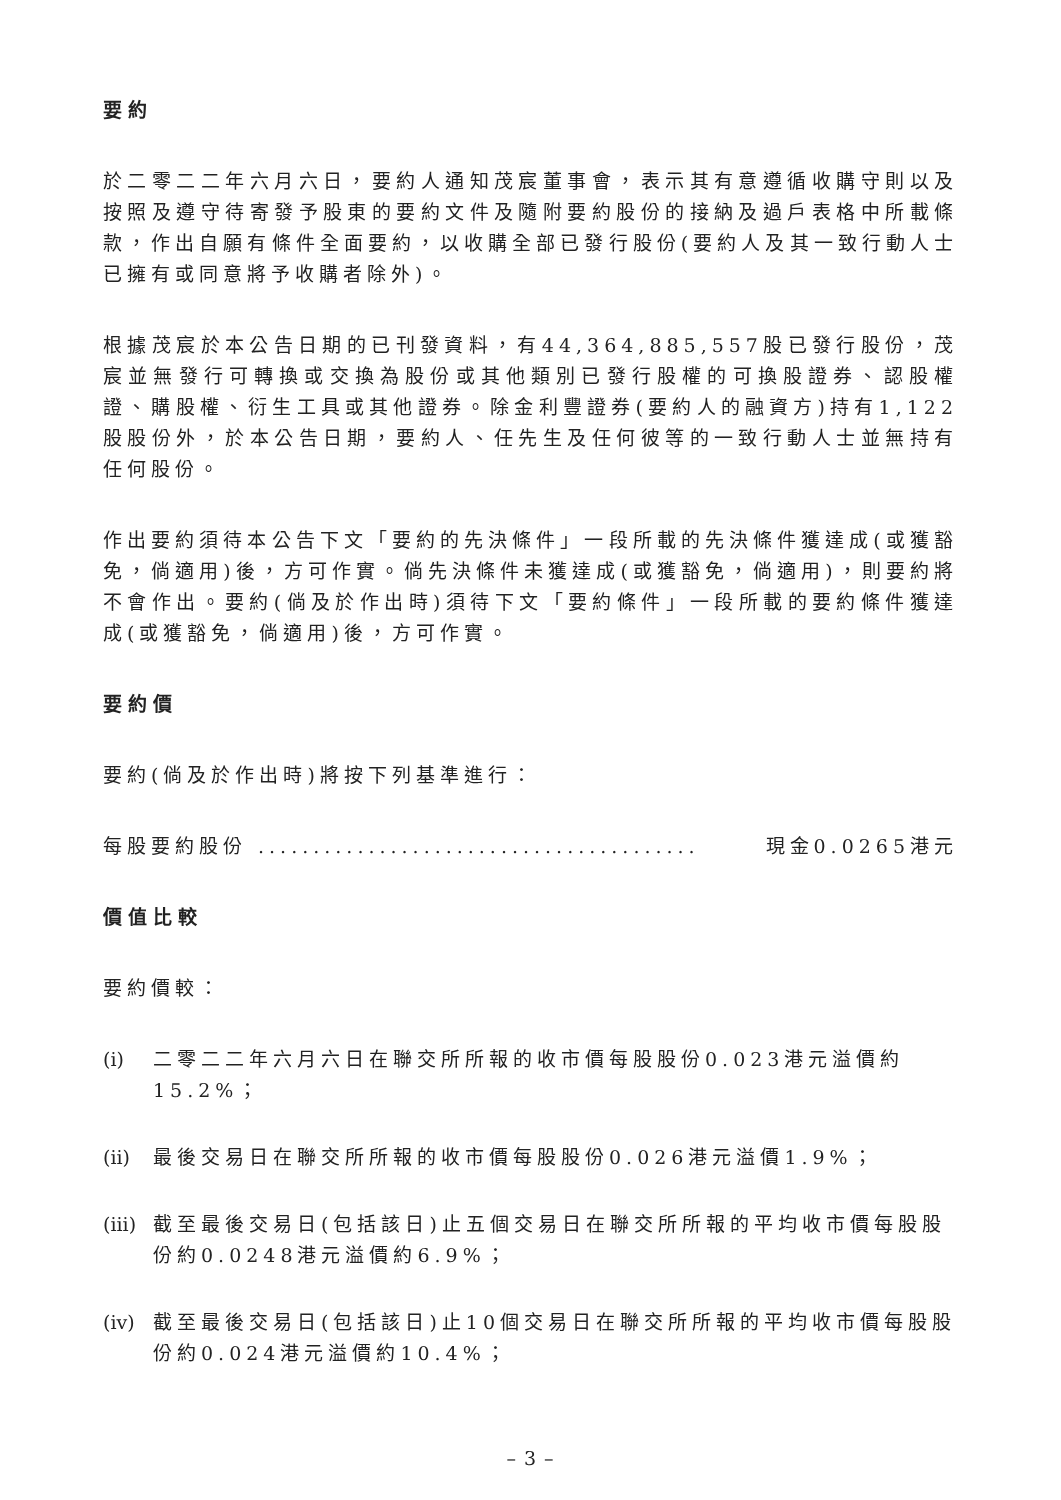要約
於二零二二年六月六日，要約人通知茂宸董事會，表示其有意遵循收購守則以及按照及遵守待寄發予股東的要約文件及隨附要約股份的接納及過戶表格中所載條款，作出自願有條件全面要約，以收購全部已發行股份(要約人及其一致行動人士已擁有或同意將予收購者除外)。
根據茂宸於本公告日期的已刊發資料，有44,364,885,557股已發行股份，茂宸並無發行可轉換或交換為股份或其他類別已發行股權的可換股證券、認股權證、購股權、衍生工具或其他證券。除金利豐證券(要約人的融資方)持有1,122股股份外，於本公告日期，要約人、任先生及任何彼等的一致行動人士並無持有任何股份。
作出要約須待本公告下文「要約的先決條件」一段所載的先決條件獲達成(或獲豁免，倘適用)後，方可作實。倘先決條件未獲達成(或獲豁免，倘適用)，則要約將不會作出。要約(倘及於作出時)須待下文「要約條件」一段所載的要約條件獲達成(或獲豁免，倘適用)後，方可作實。
要約價
要約(倘及於作出時)將按下列基準進行：
每股要約股份 ........................................ 現金0.0265港元
價值比較
要約價較：
(i) 二零二二年六月六日在聯交所所報的收市價每股股份0.023港元溢價約15.2%；
(ii) 最後交易日在聯交所所報的收市價每股股份0.026港元溢價1.9%；
(iii) 截至最後交易日(包括該日)止五個交易日在聯交所所報的平均收市價每股股份約0.0248港元溢價約6.9%；
(iv) 截至最後交易日(包括該日)止10個交易日在聯交所所報的平均收市價每股股份約0.024港元溢價約10.4%；
– 3 –